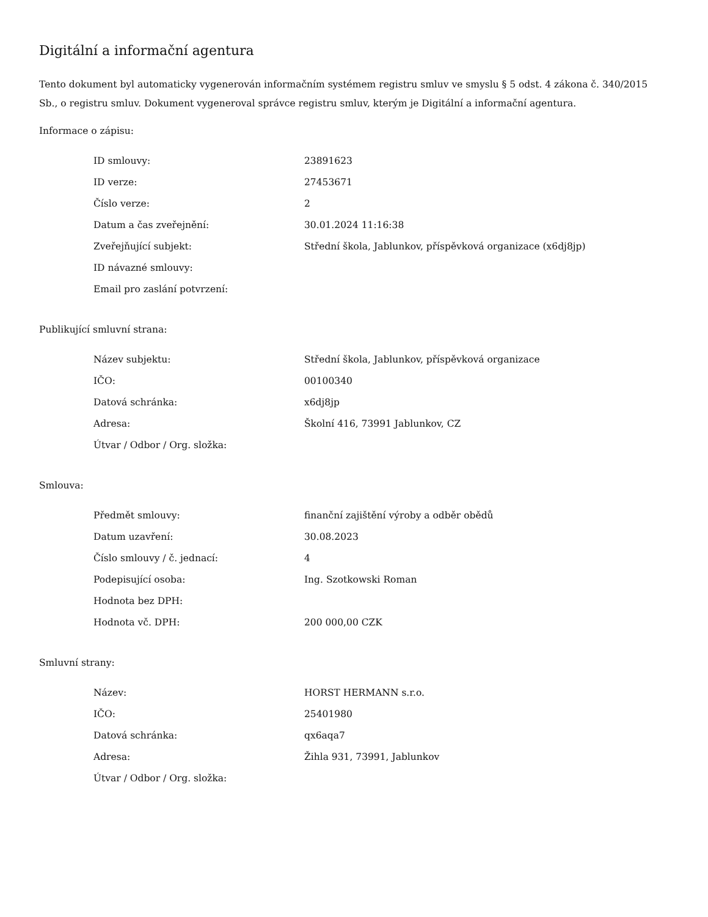Digitální a informační agentura
Tento dokument byl automaticky vygenerován informačním systémem registru smluv ve smyslu § 5 odst. 4 zákona č. 340/2015 Sb., o registru smluv. Dokument vygeneroval správce registru smluv, kterým je Digitální a informační agentura.
Informace o zápisu:
| ID smlouvy: | 23891623 |
| ID verze: | 27453671 |
| Číslo verze: | 2 |
| Datum a čas zveřejnění: | 30.01.2024 11:16:38 |
| Zveřejňující subjekt: | Střední škola, Jablunkov, příspěvková organizace (x6dj8jp) |
| ID návazné smlouvy: | |
| Email pro zaslání potvrzení: | |
Publikující smluvní strana:
| Název subjektu: | Střední škola, Jablunkov, příspěvková organizace |
| IČO: | 00100340 |
| Datová schránka: | x6dj8jp |
| Adresa: | Školní 416, 73991 Jablunkov, CZ |
| Útvar / Odbor / Org. složka: | |
Smlouva:
| Předmět smlouvy: | finanční zajištění výroby a odběr obědů |
| Datum uzavření: | 30.08.2023 |
| Číslo smlouvy / č. jednací: | 4 |
| Podepisující osoba: | Ing. Szotkowski Roman |
| Hodnota bez DPH: | |
| Hodnota vč. DPH: | 200 000,00 CZK |
Smluvní strany:
| Název: | HORST HERMANN s.r.o. |
| IČO: | 25401980 |
| Datová schránka: | qx6aqa7 |
| Adresa: | Žihla 931, 73991, Jablunkov |
| Útvar / Odbor / Org. složka: | |